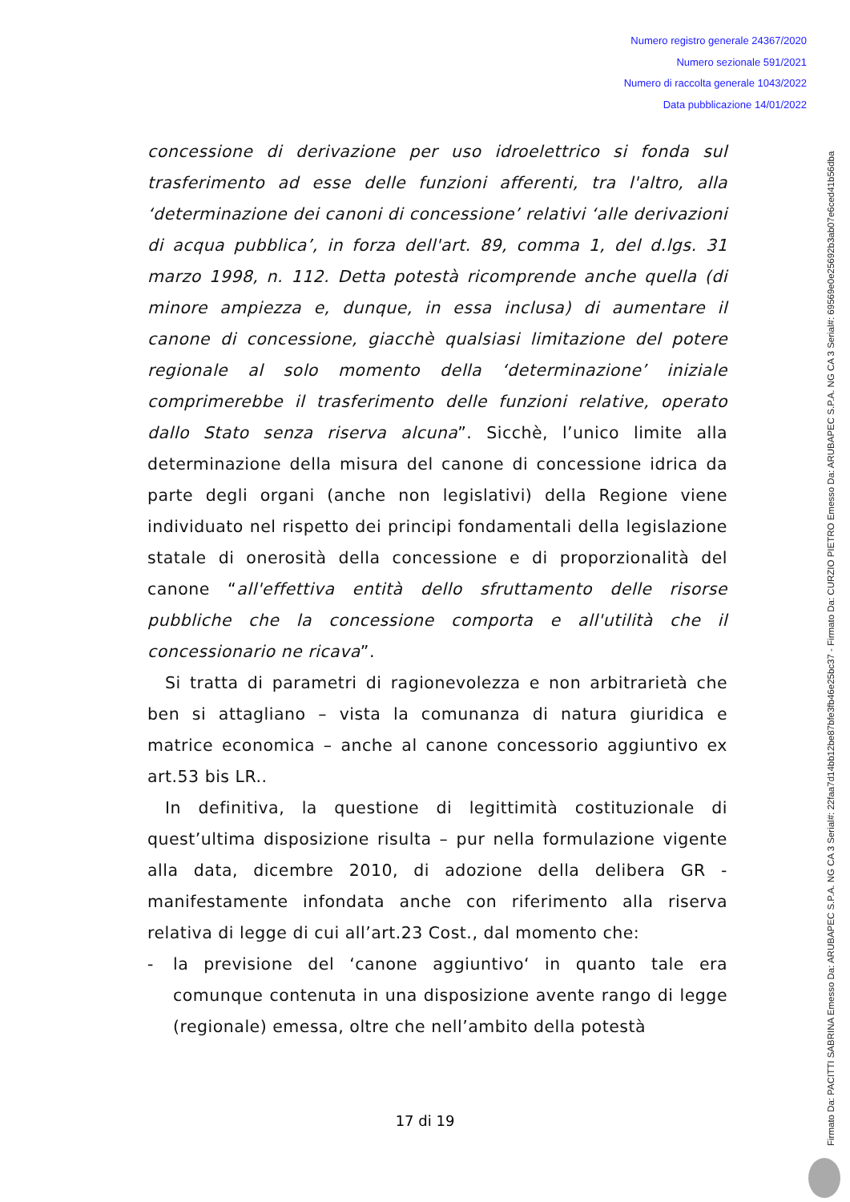Numero registro generale 24367/2020
Numero sezionale 591/2021
Numero di raccolta generale 1043/2022
Data pubblicazione 14/01/2022
concessione di derivazione per uso idroelettrico si fonda sul trasferimento ad esse delle funzioni afferenti, tra l'altro, alla ‘determinazione dei canoni di concessione’ relativi ‘alle derivazioni di acqua pubblica’, in forza dell'art. 89, comma 1, del d.lgs. 31 marzo 1998, n. 112. Detta potestà ricomprende anche quella (di minore ampiezza e, dunque, in essa inclusa) di aumentare il canone di concessione, giacchè qualsiasi limitazione del potere regionale al solo momento della ‘determinazione’ iniziale comprimerebbe il trasferimento delle funzioni relative, operato dallo Stato senza riserva alcuna”. Sicchè, l’unico limite alla determinazione della misura del canone di concessione idrica da parte degli organi (anche non legislativi) della Regione viene individuato nel rispetto dei principi fondamentali della legislazione statale di onerosità della concessione e di proporzionalità del canone “all'effettiva entità dello sfruttamento delle risorse pubbliche che la concessione comporta e all'utilità che il concessionario ne ricava”.
Si tratta di parametri di ragionevolezza e non arbitrarietà che ben si attagliano – vista la comunanza di natura giuridica e matrice economica – anche al canone concessorio aggiuntivo ex art.53 bis LR..
In definitiva, la questione di legittimità costituzionale di quest’ultima disposizione risulta – pur nella formulazione vigente alla data, dicembre 2010, di adozione della delibera GR - manifestamente infondata anche con riferimento alla riserva relativa di legge di cui all’art.23 Cost., dal momento che:
- la previsione del ‘canone aggiuntivo‘ in quanto tale era comunque contenuta in una disposizione avente rango di legge (regionale) emessa, oltre che nell’ambito della potestà
Firmato Da: PACITTI SABRINA Emesso Da: ARUBAPEC S.P.A. NG CA 3 Serial#: 22faa7d14bb12be87bfe3fb46e25bc37 - Firmato Da: CURZIO PIETRO Emesso Da: ARUBAPEC S.P.A. NG CA 3 Serial#: 69569e0e25692b3ab07e6ced41b56dba
17 di 19